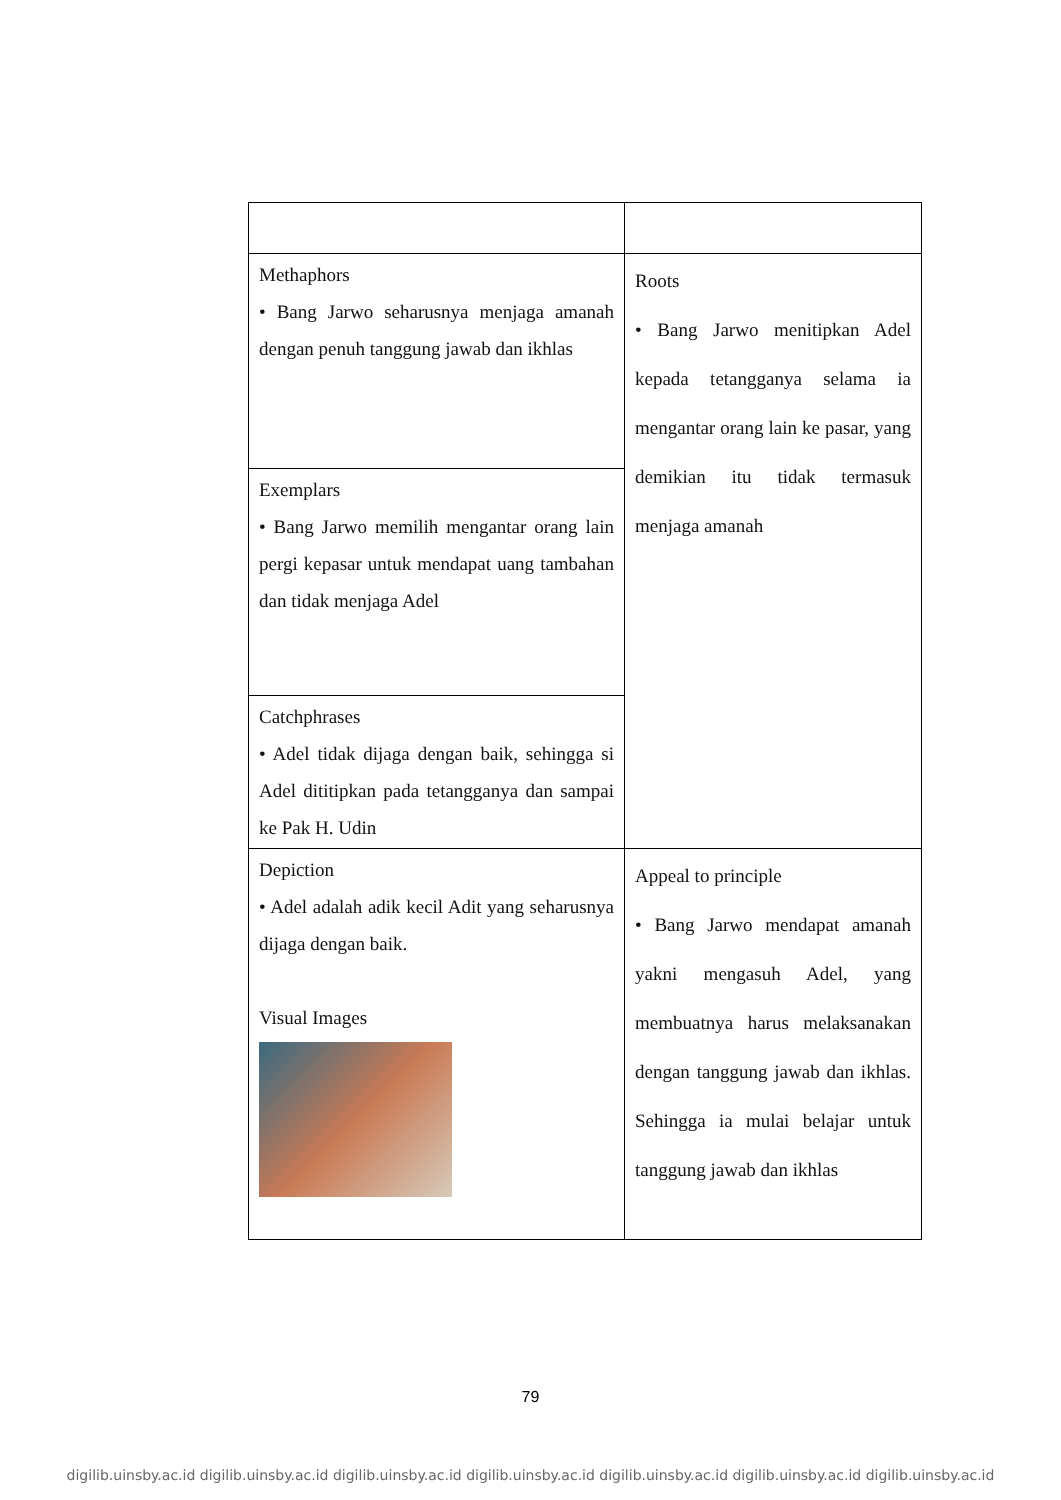| Methaphors • Bang Jarwo seharusnya menjaga amanah dengan penuh tanggung jawab dan ikhlas | Roots • Bang Jarwo menitipkan Adel kepada tetangganya selama ia mengantar orang lain ke pasar, yang demikian itu tidak termasuk menjaga amanah |
| Exemplars • Bang Jarwo memilih mengantar orang lain pergi kepasar untuk mendapat uang tambahan dan tidak menjaga Adel | |
| Catchphrases • Adel tidak dijaga dengan baik, sehingga si Adel dititipkan pada tetangganya dan sampai ke Pak H. Udin | |
| Depiction • Adel adalah adik kecil Adit yang seharusnya dijaga dengan baik. Visual Images | Appeal to principle • Bang Jarwo mendapat amanah yakni mengasuh Adel, yang membuatnya harus melaksanakan dengan tanggung jawab dan ikhlas. Sehingga ia mulai belajar untuk tanggung jawab dan ikhlas |
79
digilib.uinsby.ac.id digilib.uinsby.ac.id digilib.uinsby.ac.id digilib.uinsby.ac.id digilib.uinsby.ac.id digilib.uinsby.ac.id digilib.uinsby.ac.id